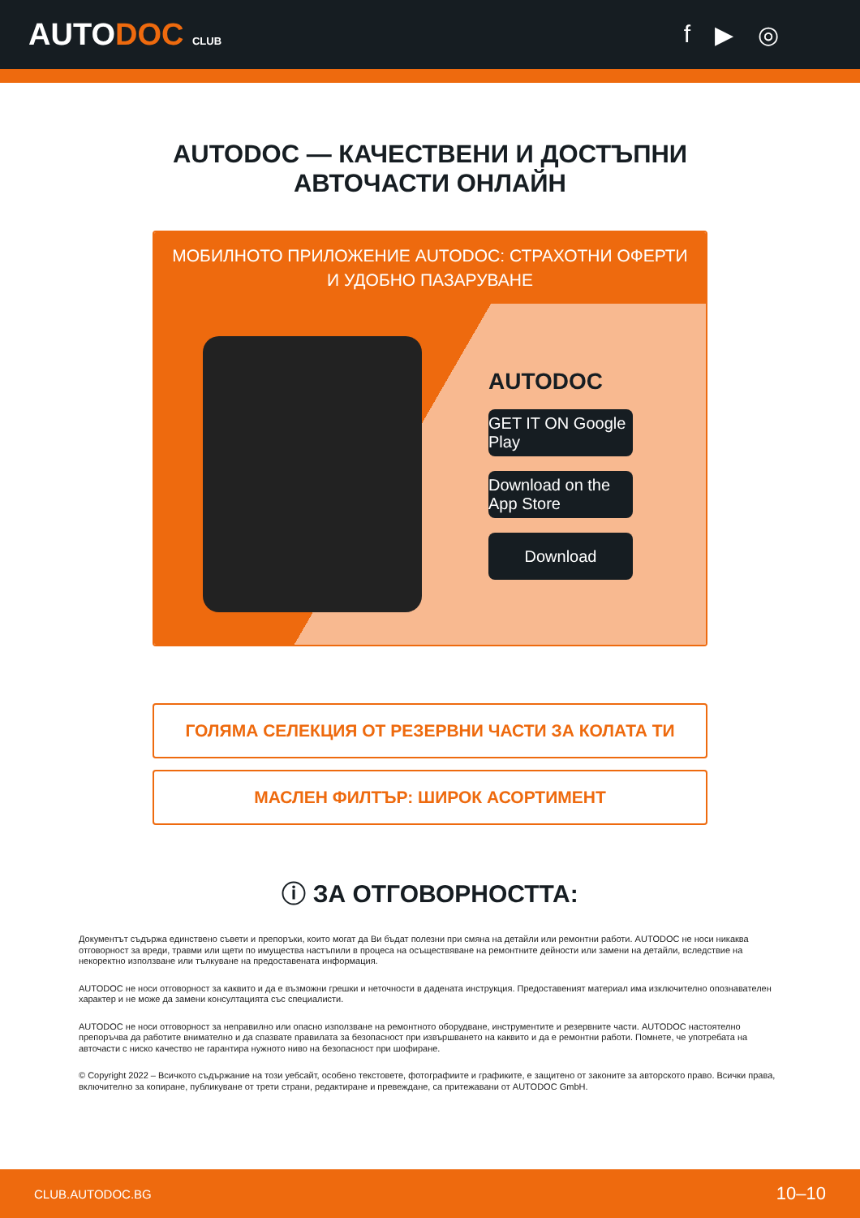AUTODOC CLUB
f ▶ ◎
AUTODOC — КАЧЕСТВЕНИ И ДОСТЪПНИ
АВТОЧАСТИ ОНЛАЙН
МОБИЛНОТО ПРИЛОЖЕНИЕ AUTODOC: СТРАХОТНИ ОФЕРТИ И УДОБНО ПАЗАРУВАНЕ
AUTODOC
GET IT ON Google Play
Download on the App Store
Download
ГОЛЯМА СЕЛЕКЦИЯ ОТ РЕЗЕРВНИ ЧАСТИ ЗА КОЛАТА ТИ
МАСЛЕН ФИЛТЪР: ШИРОК АСОРТИМЕНТ
ⓘ ЗА ОТГОВОРНОСТТА:
Документът съдържа единствено съвети и препоръки, които могат да Ви бъдат полезни при смяна на детайли или ремонтни работи. AUTODOC не носи никаква отговорност за вреди, травми или щети по имущества настъпили в процеса на осъществяване на ремонтните дейности или замени на детайли, вследствие на некоректно използване или тълкуване на предоставената информация.
AUTODOC не носи отговорност за каквито и да е възможни грешки и неточности в дадената инструкция. Предоставеният материал има изключително опознавателен характер и не може да замени консултацията със специалисти.
AUTODOC не носи отговорност за неправилно или опасно използване на ремонтното оборудване, инструментите и резервните части. AUTODOC настоятелно препоръчва да работите внимателно и да спазвате правилата за безопасност при извършването на каквито и да е ремонтни работи. Помнете, че употребата на авточасти с ниско качество не гарантира нужното ниво на безопасност при шофиране.
© Copyright 2022 – Всичкото съдържание на този уебсайт, особено текстовете, фотографиите и графиките, е защитено от законите за авторското право. Всички права, включително за копиране, публикуване от трети страни, редактиране и превеждане, са притежавани от AUTODOC GmbH.
CLUB.AUTODOC.BG 10–10